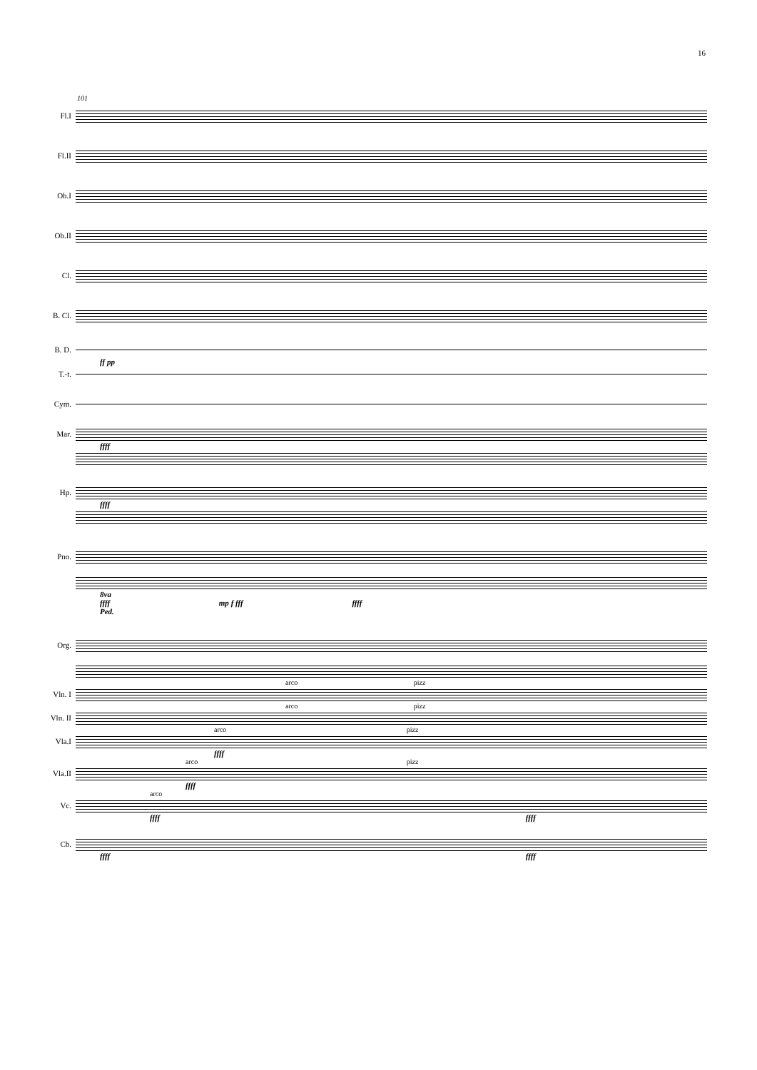16
101
Fl.I
Fl.II
Ob.I
Ob.II
Cl.
B. Cl.
B. D.
ff pp
T.-t.
Cym.
Mar.
ffff
Hp.
ffff
Pno.
8va
ffff mp f fff ffff
Ped.
Org.
arco pizz
Vln. I
arco pizz
Vln. II
arco pizz
Vla.I
ffff
arco pizz
Vla.II
ffff
arco
Vc.
ffff ffff
Cb.
ffff ffff